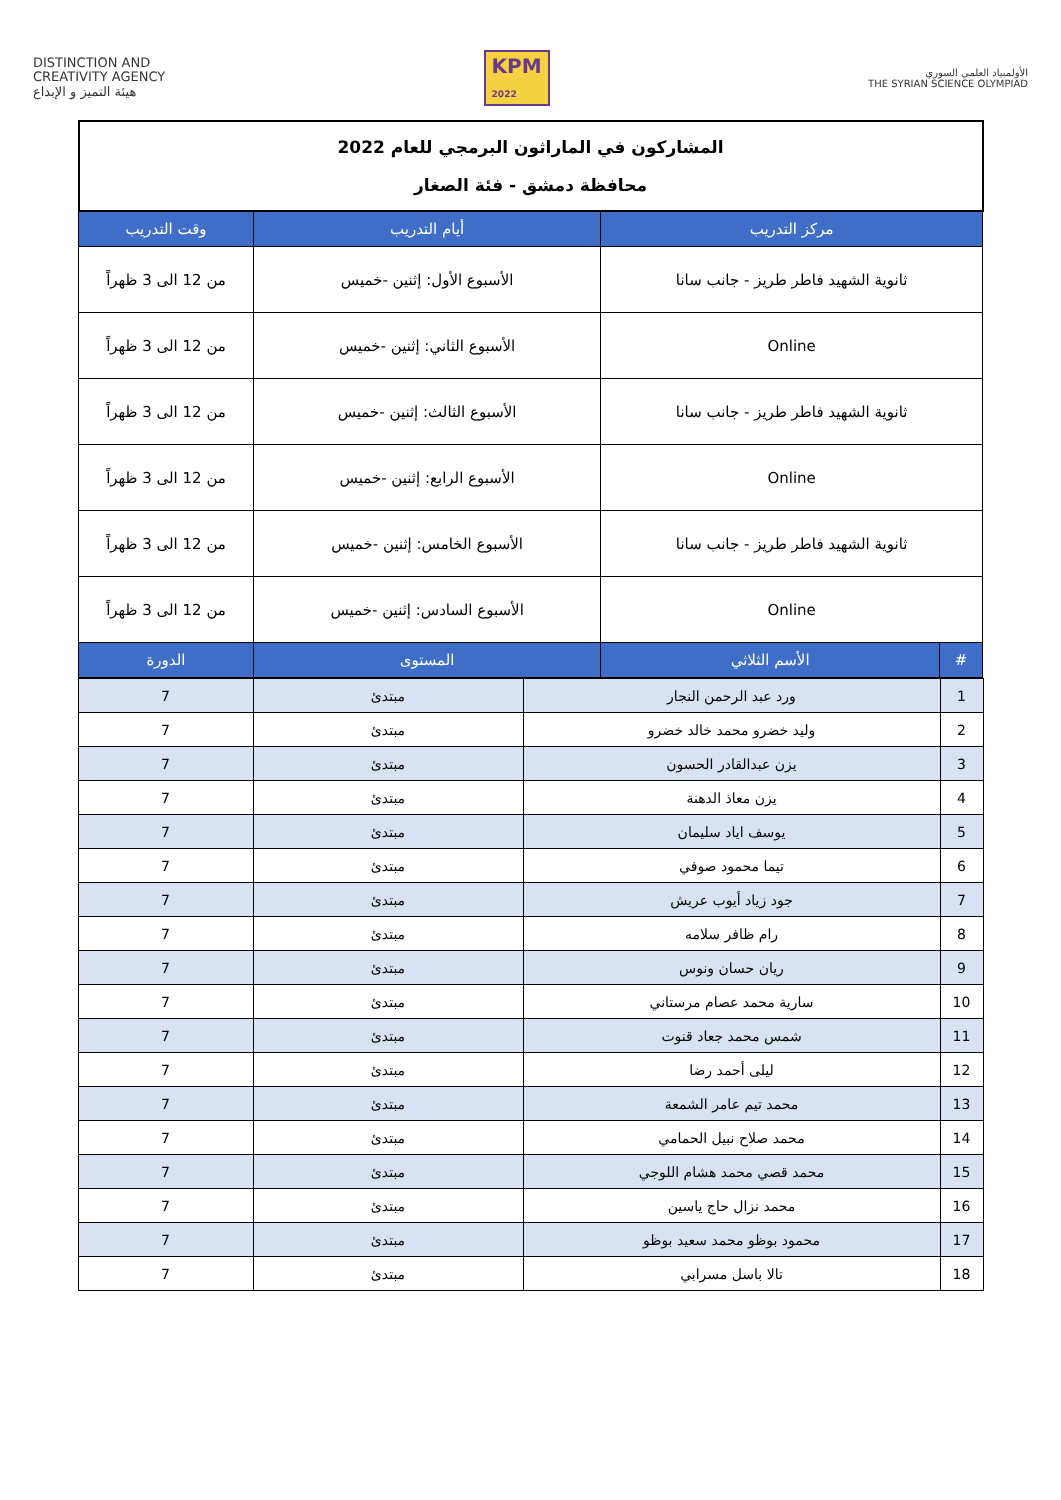DISTINCTION AND
CREATIVITY AGENCY
هيئة التميز و الإبداع
KPM
2022
الأولمبياد العلمي السوري
THE SYRIAN SCIENCE OLYMPIAD
| المشاركون في الماراثون البرمجي للعام 2022 محافظة دمشق - فئة الصغار | | | |
| مركز التدريب | | أيام التدريب | وقت التدريب |
| ثانوية الشهيد فاطر طريز - جانب سانا | | الأسبوع الأول: إثنين -خميس | من 12 الى 3 ظهراً |
| Online | | الأسبوع الثاني: إثنين -خميس | من 12 الى 3 ظهراً |
| ثانوية الشهيد فاطر طريز - جانب سانا | | الأسبوع الثالث: إثنين -خميس | من 12 الى 3 ظهراً |
| Online | | الأسبوع الرابع: إثنين -خميس | من 12 الى 3 ظهراً |
| ثانوية الشهيد فاطر طريز - جانب سانا | | الأسبوع الخامس: إثنين -خميس | من 12 الى 3 ظهراً |
| Online | | الأسبوع السادس: إثنين -خميس | من 12 الى 3 ظهراً |
| # | الأسم الثلاثي | المستوى | الدورة |
| 1 | ورد عبد الرحمن النجار | مبتدئ | 7 |
| 2 | وليد خضرو محمد خالد خضرو | مبتدئ | 7 |
| 3 | يزن عبدالقادر الحسون | مبتدئ | 7 |
| 4 | يزن معاذ الدهنة | مبتدئ | 7 |
| 5 | يوسف اياد سليمان | مبتدئ | 7 |
| 6 | تيما محمود صوفي | مبتدئ | 7 |
| 7 | جود زياد أيوب عريش | مبتدئ | 7 |
| 8 | رام ظافر سلامه | مبتدئ | 7 |
| 9 | ريان حسان ونوس | مبتدئ | 7 |
| 10 | سارية محمد عصام مرستاني | مبتدئ | 7 |
| 11 | شمس محمد جعاد قنوت | مبتدئ | 7 |
| 12 | ليلى أحمد رضا | مبتدئ | 7 |
| 13 | محمد تيم عامر الشمعة | مبتدئ | 7 |
| 14 | محمد صلاح نبيل الحمامي | مبتدئ | 7 |
| 15 | محمد قصي محمد هشام اللوجي | مبتدئ | 7 |
| 16 | محمد نزال حاج ياسين | مبتدئ | 7 |
| 17 | محمود بوظو محمد سعيد بوظو | مبتدئ | 7 |
| 18 | تالا باسل مسرابي | مبتدئ | 7 |